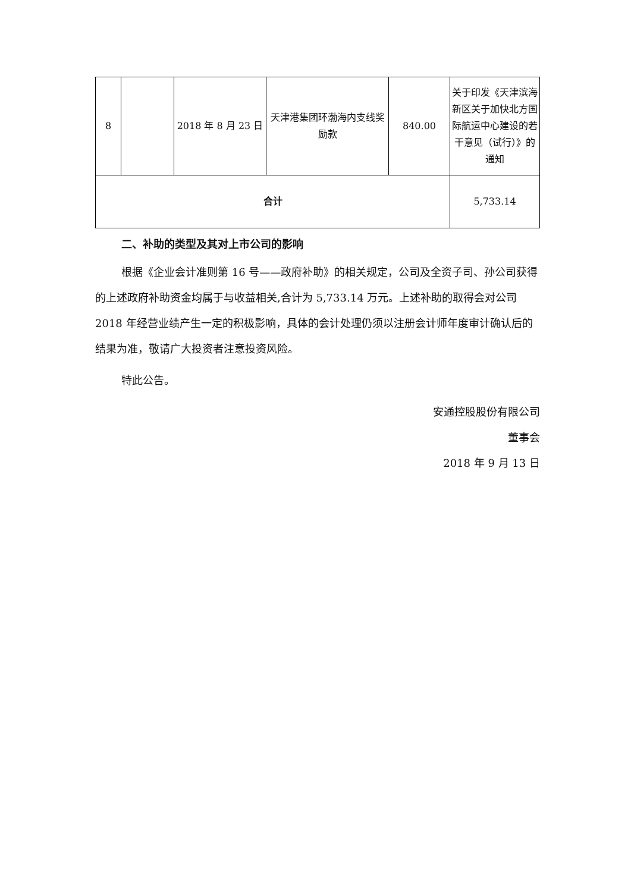| 8 | | 2018 年 8 月 23 日 | 天津港集团环渤海内支线奖励款 | 840.00 | 关于印发《天津滨海新区关于加快北方国际航运中心建设的若干意见（试行）》的通知 |
| 合计 | | | | | 5,733.14 |
二、补助的类型及其对上市公司的影响
根据《企业会计准则第 16 号——政府补助》的相关规定，公司及全资子司、孙公司获得的上述政府补助资金均属于与收益相关,合计为 5,733.14 万元。上述补助的取得会对公司 2018 年经营业绩产生一定的积极影响，具体的会计处理仍须以注册会计师年度审计确认后的结果为准，敬请广大投资者注意投资风险。
特此公告。
安通控股股份有限公司
董事会
2018 年 9 月 13 日